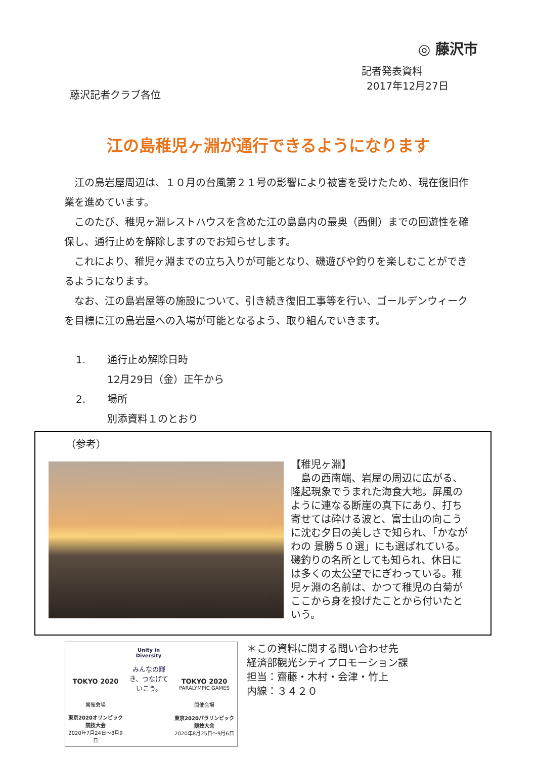◎ 藤沢市
記者発表資料
2017年12月27日
藤沢記者クラブ各位
江の島稚児ヶ淵が通行できるようになります
江の島岩屋周辺は、１０月の台風第２１号の影響により被害を受けたため、現在復旧作業を進めています。
このたび、稚児ヶ淵レストハウスを含めた江の島島内の最奥（西側）までの回遊性を確保し、通行止めを解除しますのでお知らせします。
これにより、稚児ヶ淵までの立ち入りが可能となり、磯遊びや釣りを楽しむことができるようになります。
なお、江の島岩屋等の施設について、引き続き復旧工事等を行い、ゴールデンウィークを目標に江の島岩屋への入場が可能となるよう、取り組んでいきます。
1. 通行止め解除日時
12月29日（金）正午から
2. 場所
別添資料１のとおり
（参考）
【稚児ヶ淵】
　島の西南端、岩屋の周辺に広がる、隆起現象でうまれた海食大地。屏風のように連なる断崖の真下にあり、打ち寄せては砕ける波と、富士山の向こうに沈む夕日の美しさで知られ、「かながわの 景勝５０選」にも選ばれている。磯釣りの名所としても知られ、休日には多くの太公望でにぎわっている。稚児ヶ淵の名前は、かつて稚児の白菊がここから身を投げたことから付いたという。
TOKYO 2020
開催会場
東京2020オリンピック競技大会
2020年7月24日～8月9日
Unity in Diversity
みんなの輝き、つなげていこう。
TOKYO 2020
PARALYMPIC GAMES
開催会場
東京2020パラリンピック競技大会
2020年8月25日～9月6日
＊この資料に関する問い合わせ先
経済部観光シティプロモーション課
担当：齋藤・木村・会津・竹上
内線：３４２０